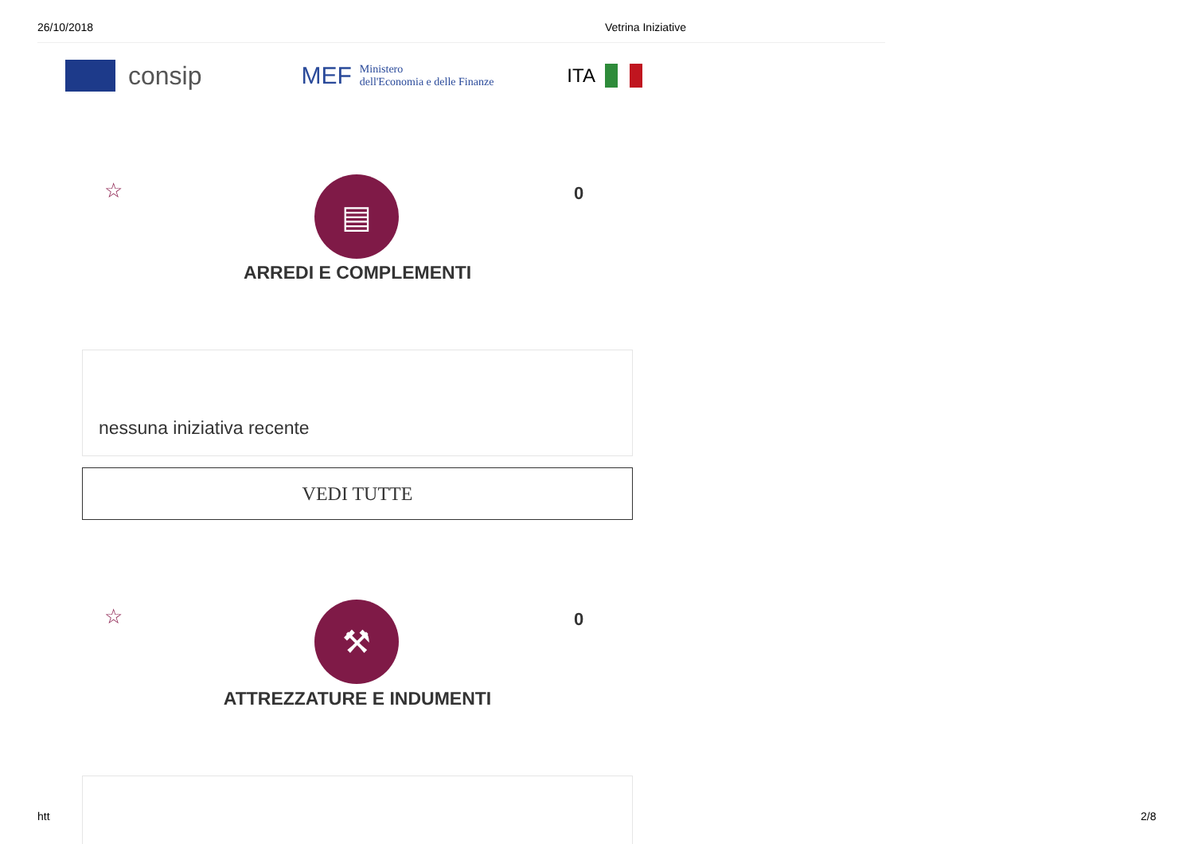26/10/2018 Vetrina Iniziative
consip
MEF
Ministero
dell'Economia e delle Finanze
ITA
☆ ▤ 0
ARREDI E COMPLEMENTI
nessuna iniziativa recente
VEDI TUTTE
☆ ⚒ 0
ATTREZZATURE E INDUMENTI
htt 2/8